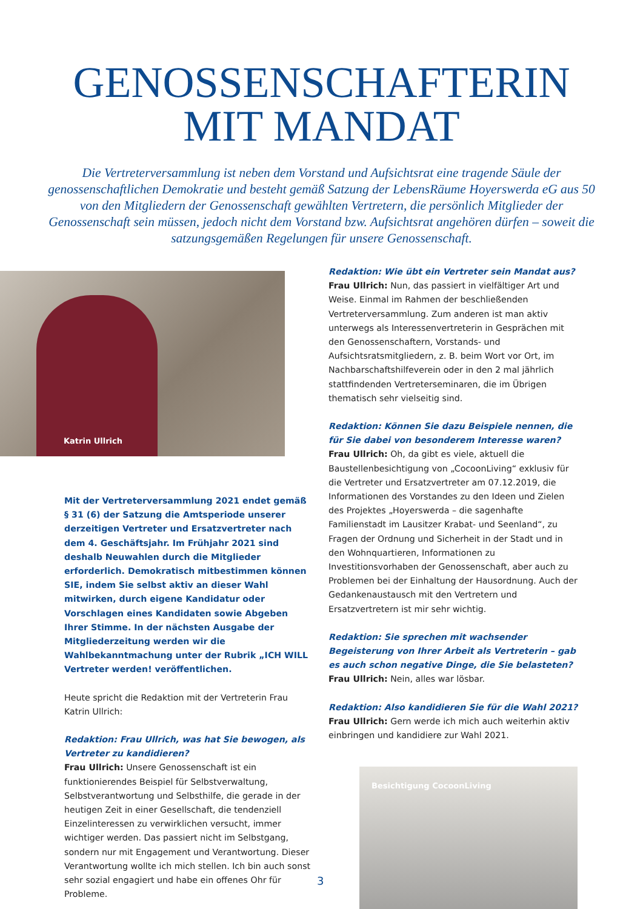GENOSSENSCHAFTERIN
MIT MANDAT
Die Vertreterversammlung ist neben dem Vorstand und Aufsichtsrat eine tragende Säule der genossenschaftlichen Demokratie und besteht gemäß Satzung der LebensRäume Hoyerswerda eG aus 50 von den Mitgliedern der Genossenschaft gewählten Vertretern, die persönlich Mitglieder der Genossenschaft sein müssen, jedoch nicht dem Vorstand bzw. Aufsichtsrat angehören dürfen – soweit die satzungsgemäßen Regelungen für unsere Genossenschaft.
Katrin Ullrich
Mit der Vertreterversammlung 2021 endet gemäß § 31 (6) der Satzung die Amtsperiode unserer derzeitigen Vertreter und Ersatzvertreter nach dem 4. Geschäftsjahr. Im Frühjahr 2021 sind deshalb Neuwahlen durch die Mitglieder erforderlich. Demokratisch mitbestimmen können SIE, indem Sie selbst aktiv an dieser Wahl mitwirken, durch eigene Kandidatur oder Vorschlagen eines Kandidaten sowie Abgeben Ihrer Stimme. In der nächsten Ausgabe der Mitgliederzeitung werden wir die Wahlbekanntmachung unter der Rubrik „ICH WILL Vertreter werden! veröffentlichen.
Heute spricht die Redaktion mit der Vertreterin Frau Katrin Ullrich:
Redaktion: Frau Ullrich, was hat Sie bewogen, als Vertreter zu kandidieren?
Frau Ullrich: Unsere Genossenschaft ist ein funktionierendes Beispiel für Selbstverwaltung, Selbstverantwortung und Selbsthilfe, die gerade in der heutigen Zeit in einer Gesellschaft, die tendenziell Einzelinteressen zu verwirklichen versucht, immer wichtiger werden. Das passiert nicht im Selbstgang, sondern nur mit Engagement und Verantwortung. Dieser Verantwortung wollte ich mich stellen. Ich bin auch sonst sehr sozial engagiert und habe ein offenes Ohr für Probleme.
Redaktion: Wie übt ein Vertreter sein Mandat aus?
Frau Ullrich: Nun, das passiert in vielfältiger Art und Weise. Einmal im Rahmen der beschließenden Vertreterversammlung. Zum anderen ist man aktiv unterwegs als Interessenvertreterin in Gesprächen mit den Genossenschaftern, Vorstands- und Aufsichtsratsmitgliedern, z. B. beim Wort vor Ort, im Nachbarschaftshilfeverein oder in den 2 mal jährlich stattfindenden Vertreterseminaren, die im Übrigen thematisch sehr vielseitig sind.
Redaktion: Können Sie dazu Beispiele nennen, die für Sie dabei von besonderem Interesse waren?
Frau Ullrich: Oh, da gibt es viele, aktuell die Baustellenbesichtigung von „CocoonLiving“ exklusiv für die Vertreter und Ersatzvertreter am 07.12.2019, die Informationen des Vorstandes zu den Ideen und Zielen des Projektes „Hoyerswerda – die sagenhafte Familienstadt im Lausitzer Krabat- und Seenland“, zu Fragen der Ordnung und Sicherheit in der Stadt und in den Wohnquartieren, Informationen zu Investitionsvorhaben der Genossenschaft, aber auch zu Problemen bei der Einhaltung der Hausordnung. Auch der Gedankenaustausch mit den Vertretern und Ersatzvertretern ist mir sehr wichtig.
Redaktion: Sie sprechen mit wachsender Begeisterung von Ihrer Arbeit als Vertreterin – gab es auch schon negative Dinge, die Sie belasteten?
Frau Ullrich: Nein, alles war lösbar.
Redaktion: Also kandidieren Sie für die Wahl 2021?
Frau Ullrich: Gern werde ich mich auch weiterhin aktiv einbringen und kandidiere zur Wahl 2021.
Besichtigung CocoonLiving
3